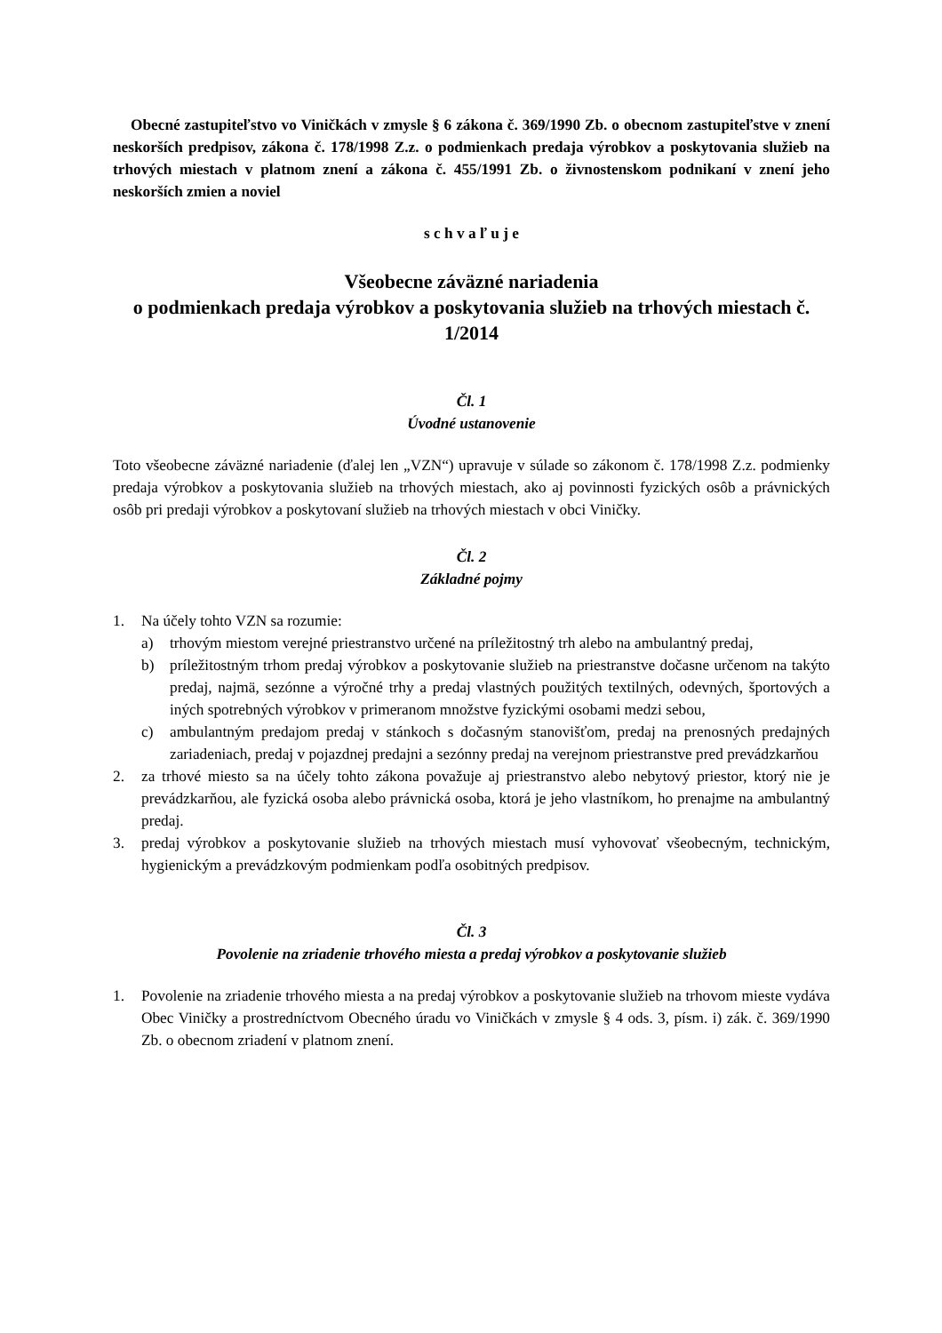Obecné zastupiteľstvo vo Viničkách v zmysle § 6 zákona č. 369/1990 Zb. o obecnom zastupiteľstve v znení neskorších predpisov, zákona č. 178/1998 Z.z. o podmienkach predaja výrobkov a poskytovania služieb na trhových miestach v platnom znení a zákona č. 455/1991 Zb. o živnostenskom podnikaní v znení jeho neskorších zmien a noviel
s c h v a ľ u j e
Všeobecne záväzné nariadenia
o podmienkach predaja výrobkov a poskytovania služieb na trhových miestach č. 1/2014
Čl. 1
Úvodné ustanovenie
Toto všeobecne záväzné nariadenie (ďalej len „VZN“) upravuje v súlade so zákonom č. 178/1998 Z.z. podmienky predaja výrobkov a poskytovania služieb na trhových miestach, ako aj povinnosti fyzických osôb a právnických osôb pri predaji výrobkov a poskytovaní služieb na trhových miestach v obci Viničky.
Čl. 2
Základné pojmy
1. Na účely tohto VZN sa rozumie:
a) trhovým miestom verejné priestranstvo určené na príležitostný trh alebo na ambulantný predaj,
b) príležitostným trhom predaj výrobkov a poskytovanie služieb na priestranstve dočasne určenom na takýto predaj, najmä, sezónne a výročné trhy a predaj vlastných použitých textilných, odevných, športových a iných spotrebných výrobkov v primeranom množstve fyzickými osobami medzi sebou,
c) ambulantným predajom predaj v stánkoch s dočasným stanovišťom, predaj na prenosných predajných zariadeniach, predaj v pojazdnej predajni a sezónny predaj na verejnom priestranstve pred prevádzkarňou
2. za trhové miesto sa na účely tohto zákona považuje aj priestranstvo alebo nebytový priestor, ktorý nie je prevádzkarňou, ale fyzická osoba alebo právnická osoba, ktorá je jeho vlastníkom, ho prenajme na ambulantný predaj.
3. predaj výrobkov a poskytovanie služieb na trhových miestach musí vyhovovať všeobecným, technickým, hygienickým a prevádzkovým podmienkam podľa osobitných predpisov.
Čl. 3
Povolenie na zriadenie trhového miesta a predaj výrobkov a poskytovanie služieb
1. Povolenie na zriadenie trhového miesta a na predaj výrobkov a poskytovanie služieb na trhovom mieste vydáva Obec Viničky a prostredníctvom Obecného úradu vo Viničkách v zmysle § 4 ods. 3, písm. i) zák. č. 369/1990 Zb. o obecnom zriadení v platnom znení.